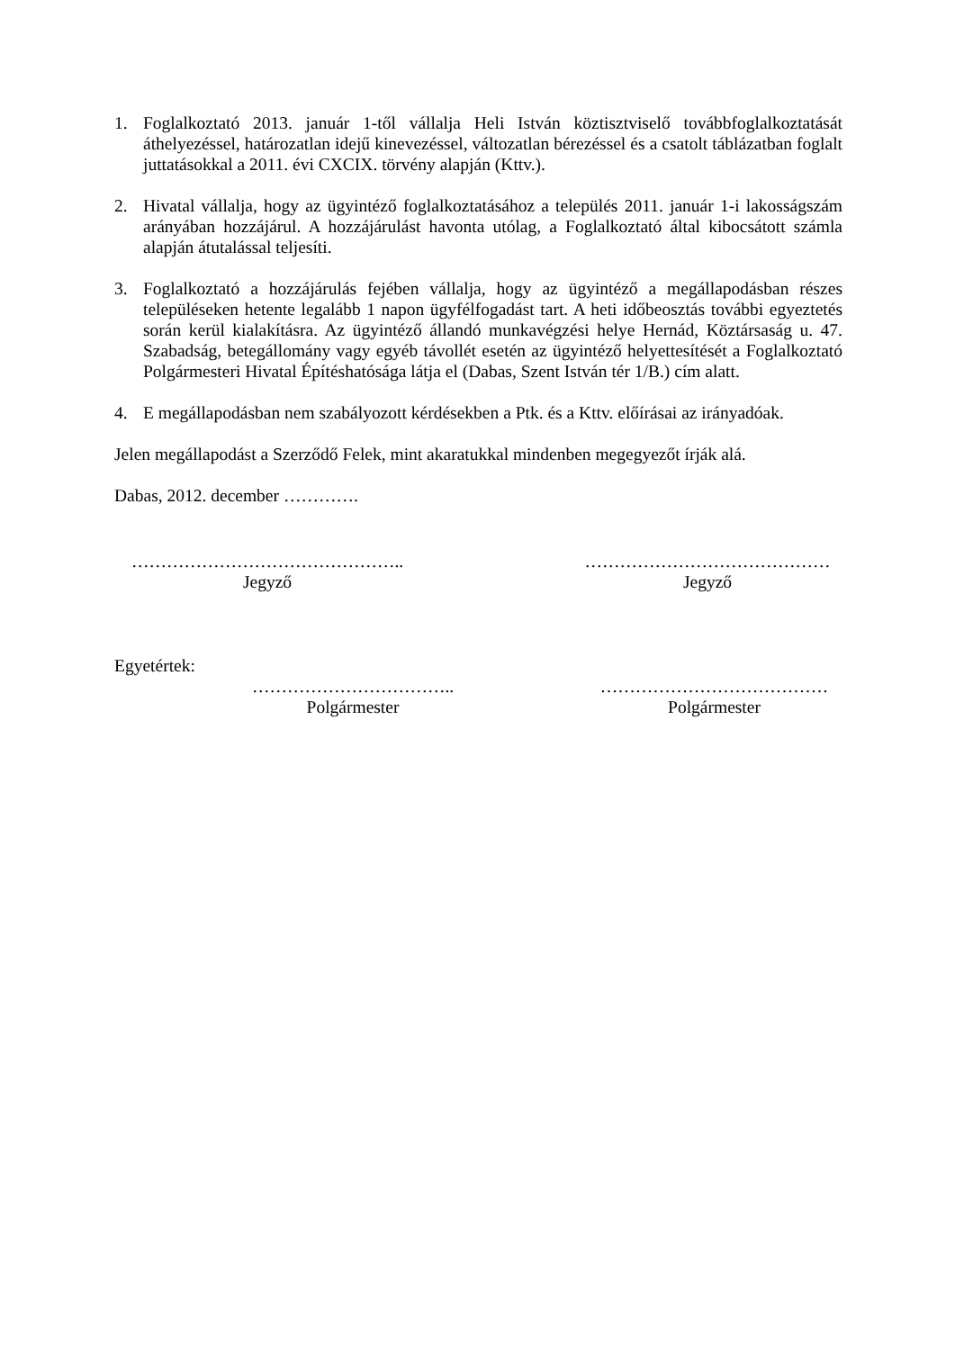1. Foglalkoztató 2013. január 1-től vállalja Heli István köztisztviselő továbbfoglalkoztatását áthelyezéssel, határozatlan idejű kinevezéssel, változatlan bérezéssel és a csatolt táblázatban foglalt juttatásokkal a 2011. évi CXCIX. törvény alapján (Kttv.).
2. Hivatal vállalja, hogy az ügyintéző foglalkoztatásához a település 2011. január 1-i lakosságszám arányában hozzájárul. A hozzájárulást havonta utólag, a Foglalkoztató által kibocsátott számla alapján átutalással teljesíti.
3. Foglalkoztató a hozzájárulás fejében vállalja, hogy az ügyintéző a megállapodásban részes településeken hetente legalább 1 napon ügyfélfogadást tart. A heti időbeosztás további egyeztetés során kerül kialakításra. Az ügyintéző állandó munkavégzési helye Hernád, Köztársaság u. 47. Szabadság, betegállomány vagy egyéb távollét esetén az ügyintéző helyettesítését a Foglalkoztató Polgármesteri Hivatal Építéshatósága látja el (Dabas, Szent István tér 1/B.) cím alatt.
4. E megállapodásban nem szabályozott kérdésekben a Ptk. és a Kttv. előírásai az irányadóak.
Jelen megállapodást a Szerződő Felek, mint akaratukkal mindenben megegyezőt írják alá.
Dabas, 2012. december ………….
………………………………………..
Jegyző
……………………………………
Jegyző
Egyetértek:
……………………………..
Polgármester
…………………………………
Polgármester